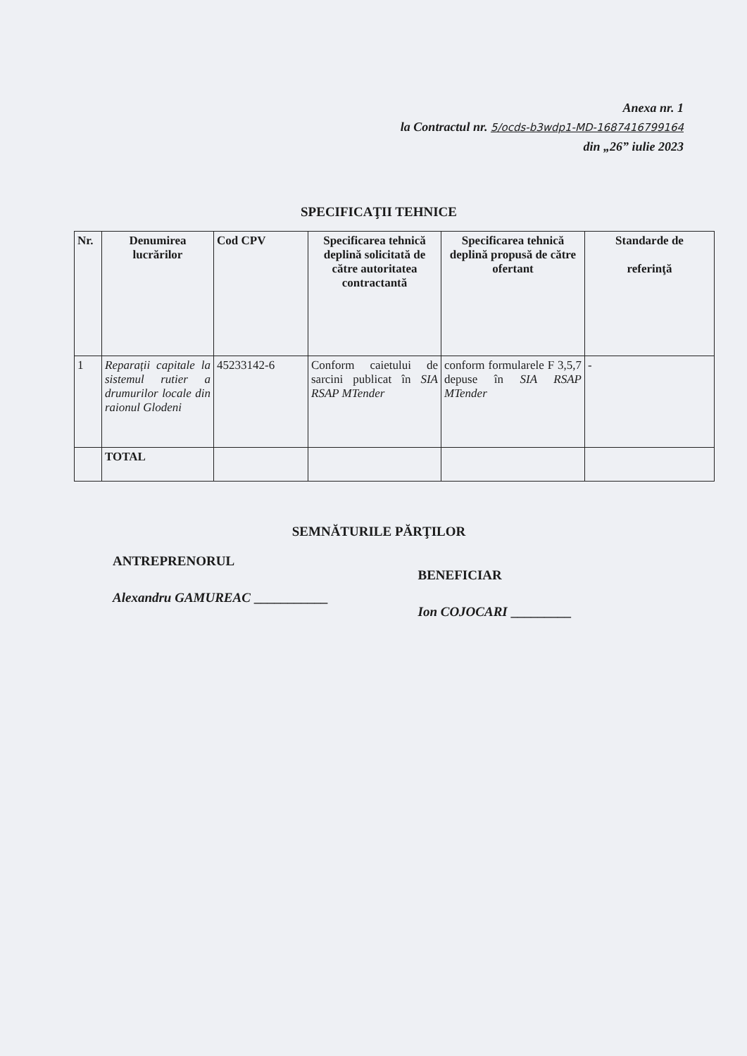Anexa nr. 1
la Contractul nr. 5/ocds-b3wdp1-MD-1687416799164
din „26” iulie 2023
SPECIFICAŢII TEHNICE
| Nr. | Denumirea lucrărilor | Cod CPV | Specificarea tehnică deplină solicitată de către autoritatea contractantă | Specificarea tehnică deplină propusă de către ofertant | Standarde de referinţă |
| --- | --- | --- | --- | --- | --- |
| 1 | Reparații capitale la sistemul rutier a drumurilor locale din raionul Glodeni | 45233142-6 | Conform caietului de sarcini publicat în SIA RSAP MTender | conform formularele F 3,5,7 depuse în SIA RSAP MTender | - |
| | TOTAL | | | | |
SEMNĂTURILE PĂRŢILOR
ANTREPRENORUL
Alexandru GAMUREAC ___________
BENEFICIAR
Ion COJOCARI _________